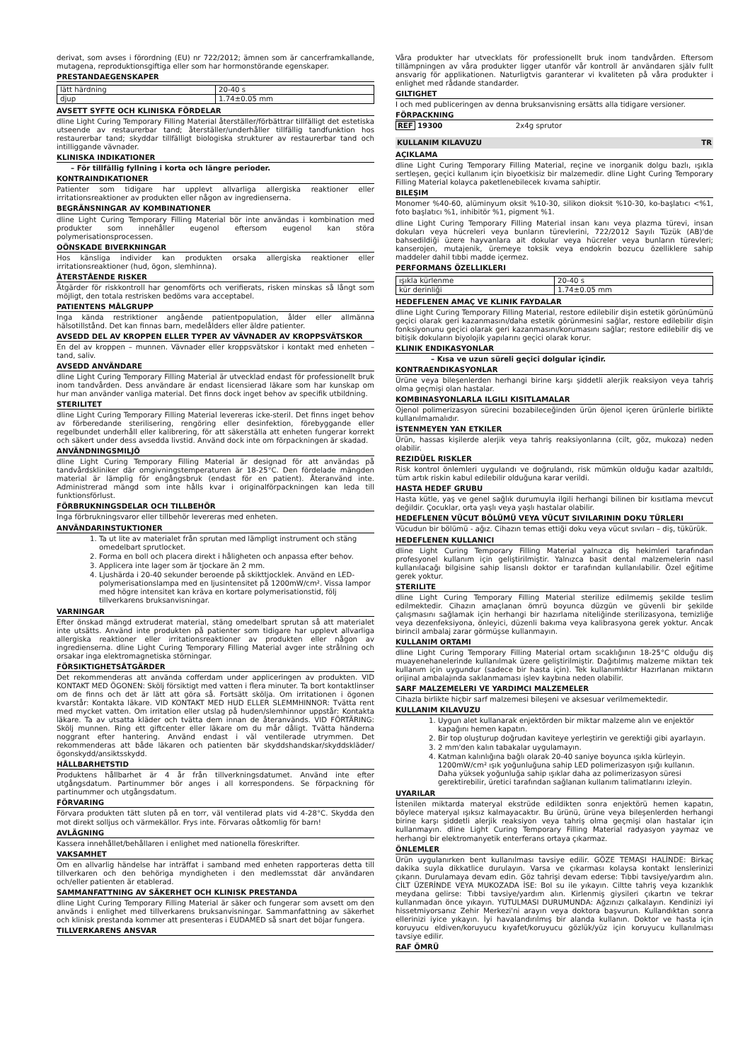derivat, som avses i förordning (EU) nr 722/2012; ämnen som är cancerframkallande, mutagena, reproduktionsgiftiga eller som har hormonstörande egenskaper.
PRESTANDAEGENSKAPER
| lätt härdning | 20-40 s |
| djup | 1.74±0.05 mm |
AVSETT SYFTE OCH KLINISKA FÖRDELAR
dline Light Curing Temporary Filling Material återställer/förbättrar tillfälligt det estetiska utseende av restaurerbar tand; återställer/underhåller tillfällig tandfunktion hos restaurerbar tand; skyddar tillfälligt biologiska strukturer av restaurerbar tand och intilliggande vävnader.
KLINISKA INDIKATIONER
– För tillfällig fyllning i korta och längre perioder.
KONTRAINDIKATIONER
Patienter som tidigare har upplevt allvarliga allergiska reaktioner eller irritationsreaktioner av produkten eller någon av ingredienserna.
BEGRÄNSNINGAR AV KOMBINATIONER
dline Light Curing Temporary Filling Material bör inte användas i kombination med produkter som innehåller eugenol eftersom eugenol kan störa polymerisationsprocessen.
OÖNSKADE BIVERKNINGAR
Hos känsliga individer kan produkten orsaka allergiska reaktioner eller irritationsreaktioner (hud, ögon, slemhinna).
ÅTERSTÅENDE RISKER
Åtgärder för riskkontroll har genomförts och verifierats, risken minskas så långt som möjligt, den totala restrisken bedöms vara acceptabel.
PATIENTENS MÅLGRUPP
Inga kända restriktioner angående patientpopulation, ålder eller allmänna hälsotillstånd. Det kan finnas barn, medelålders eller äldre patienter.
AVSEDD DEL AV KROPPEN ELLER TYPER AV VÄVNADER AV KROPPSVÄTSKOR
En del av kroppen – munnen. Vävnader eller kroppsvätskor i kontakt med enheten – tand, saliv.
AVSEDD ANVÄNDARE
dline Light Curing Temporary Filling Material är utvecklad endast för professionellt bruk inom tandvården. Dess användare är endast licensierad läkare som har kunskap om hur man använder vanliga material. Det finns dock inget behov av specifik utbildning.
STERILITET
dline Light Curing Temporary Filling Material levereras icke-steril. Det finns inget behov av förberedande sterilisering, rengöring eller desinfektion, förebyggande eller regelbundet underhåll eller kalibrering, för att säkerställa att enheten fungerar korrekt och säkert under dess avsedda livstid. Använd dock inte om förpackningen är skadad.
ANVÄNDNINGSMILJÖ
dline Light Curing Temporary Filling Material är designad för att användas på tandvårdskliniker där omgivningstemperaturen är 18-25°C. Den fördelade mängden material är lämplig för engångsbruk (endast för en patient). Återanvänd inte. Administrerad mängd som inte hålls kvar i originalförpackningen kan leda till funktionsförlust.
FÖRBRUKNINGSDELAR OCH TILLBEHÖR
Inga förbrukningsvaror eller tillbehör levereras med enheten.
ANVÄNDARINSTUKTIONER
1. Ta ut lite av materialet från sprutan med lämpligt instrument och stäng omedelbart sprutlocket.
2. Forma en boll och placera direkt i håligheten och anpassa efter behov.
3. Applicera inte lager som är tjockare än 2 mm.
4. Ljushärda i 20-40 sekunder beroende på skikttjocklek. Använd en LED-polymerisationslampa med en ljusintensitet på 1200mW/cm². Vissa lampor med högre intensitet kan kräva en kortare polymerisationstid, följ tillverkarens bruksanvisningar.
VARNINGAR
Efter önskad mängd extruderat material, stäng omedelbart sprutan så att materialet inte utsätts. Använd inte produkten på patienter som tidigare har upplevt allvarliga allergiska reaktioner eller irritationsreaktioner av produkten eller någon av ingredienserna. dline Light Curing Temporary Filling Material avger inte strålning och orsakar inga elektromagnetiska störningar.
FÖRSIKTIGHETSÅTGÄRDER
Det rekommenderas att använda cofferdam under appliceringen av produkten. VID KONTAKT MED ÖGONEN: Skölj försiktigt med vatten i flera minuter. Ta bort kontaktlinser om de finns och det är lätt att göra så. Fortsätt skölja. Om irritationen i ögonen kvarstår: Kontakta läkare. VID KONTAKT MED HUD ELLER SLEMMHINNOR: Tvätta rent med mycket vatten. Om irritation eller utslag på huden/slemhinnor uppstår: Kontakta läkare. Ta av utsatta kläder och tvätta dem innan de återanvänds. VID FÖRTÄRING: Skölj munnen. Ring ett giftcenter eller läkare om du mår dåligt. Tvätta händerna noggrant efter hantering. Använd endast i väl ventilerade utrymmen. Det rekommenderas att både läkaren och patienten bär skyddshandskar/skyddskläder/ögonskydd/ansiktsskydd.
HÅLLBARHETSTID
Produktens hållbarhet är 4 år från tillverkningsdatumet. Använd inte efter utgångsdatum. Partinummer bör anges i all korrespondens. Se förpackning för partinummer och utgångsdatum.
FÖRVARING
Förvara produkten tätt sluten på en torr, väl ventilerad plats vid 4-28°C. Skydda den mot direkt solljus och värmekällor. Frys inte. Förvaras oåtkomlig för barn!
AVLÄGNING
Kassera innehållet/behållaren i enlighet med nationella föreskrifter.
VAKSAMHET
Om en allvarlig händelse har inträffat i samband med enheten rapporteras detta till tillverkaren och den behöriga myndigheten i den medlemsstat där användaren och/eller patienten är etablerad.
SAMMANFATTNING AV SÄKERHET OCH KLINISK PRESTANDA
dline Light Curing Temporary Filling Material är säker och fungerar som avsett om den används i enlighet med tillverkarens bruksanvisningar. Sammanfattning av säkerhet och klinisk prestanda kommer att presenteras i EUDAMED så snart det böjar fungera.
TILLVERKARENS ANSVAR
Våra produkter har utvecklats för professionellt bruk inom tandvården. Eftersom tillämpningen av våra produkter ligger utanför vår kontroll är användaren själv fullt ansvarig för applikationen. Naturligtvis garanterar vi kvaliteten på våra produkter i enlighet med rådande standarder.
GILTIGHET
I och med publiceringen av denna bruksanvisning ersätts alla tidigare versioner.
FÖRPACKNING
REF 19300 2x4g sprutor
KULLANIM KILAVUZU TR
AÇIKLAMA
dline Light Curing Temporary Filling Material, reçine ve inorganik dolgu bazlı, ışıkla sertleşen, geçici kullanım için biyoetkisiz bir malzemedir. dline Light Curing Temporary Filling Material kolayca paketlenebilecek kıvama sahiptir.
BILEŞIM
Monomer %40-60, alüminyum oksit %10-30, silikon dioksit %10-30, ko-başlatıcı <%1, foto başlatıcı %1, inhibitör %1, pigment %1.
dline Light Curing Temporary Filling Material insan kanı veya plazma türevi, insan dokuları veya hücreleri veya bunların türevlerini, 722/2012 Sayılı Tüzük (AB)'de bahsedildiği üzere hayvanlara ait dokular veya hücreler veya bunların türevleri; kanserojen, mutajenik, üremeye toksik veya endokrin bozucu özelliklere sahip maddeler dahil tıbbi madde içermez.
PERFORMANS ÖZELLIKLERI
| ışıkla kürlenme | 20-40 s |
| kür derinliği | 1.74±0.05 mm |
HEDEFLENEN AMAÇ VE KLINIK FAYDALAR
dline Light Curing Temporary Filling Material, restore edilebilir dişin estetik görünümünü geçici olarak geri kazanmasını/daha estetik görünmesini sağlar, restore edilebilir dişin fonksiyonunu geçici olarak geri kazanmasını/korumasını sağlar; restore edilebilir diş ve bitişik dokuların biyolojik yapılarını geçici olarak korur.
KLINIK ENDIKASYONLAR
– Kısa ve uzun süreli geçici dolgular içindir.
KONTRAENDIKASYONLAR
Ürüne veya bileşenlerden herhangi birine karşı şiddetli alerjik reaksiyon veya tahriş olma geçmişi olan hastalar.
KOMBINASYONLARLA ILGILI KISITLAMALAR
Öjenol polimerizasyon sürecini bozabileceğinden ürün öjenol içeren ürünlerle birlikte kullanılmamalıdır.
İSTENMEYEN YAN ETKILER
Ürün, hassas kişilerde alerjik veya tahriş reaksiyonlarına (cilt, göz, mukoza) neden olabilir.
REZIDÜEL RISKLER
Risk kontrol önlemleri uygulandı ve doğrulandı, risk mümkün olduğu kadar azaltıldı, tüm artık riskin kabul edilebilir olduğuna karar verildi.
HASTA HEDEF GRUBU
Hasta kütle, yaş ve genel sağlık durumuyla ilgili herhangi bilinen bir kısıtlama mevcut değildir. Çocuklar, orta yaşlı veya yaşlı hastalar olabilir.
HEDEFLENEN VÜCUT BÖLÜMÜ VEYA VÜCUT SIVILARININ DOKU TÜRLERI
Vücudun bir bölümü - ağız. Cihazın temas ettiği doku veya vücut sıvıları – diş, tükürük.
HEDEFLENEN KULLANICI
dline Light Curing Temporary Filling Material yalnızca diş hekimleri tarafından profesyonel kullanım için geliştirilmiştir. Yalnızca basit dental malzemelerin nasıl kullanılacağı bilgisine sahip lisanslı doktor er tarafından kullanılabilir. Özel eğitime gerek yoktur.
STERILITE
dline Light Curing Temporary Filling Material sterilize edilmemiş şekilde teslim edilmektedir. Cihazın amaçlanan ömrü boyunca düzgün ve güvenli bir şekilde çalışmasını sağlamak için herhangi bir hazırlama niteliğinde sterilizasyona, temizliğe veya dezenfeksiyona, önleyici, düzenli bakıma veya kalibrasyona gerek yoktur. Ancak birincil ambalaj zarar görmüşse kullanmayın.
KULLANIM ORTAMI
dline Light Curing Temporary Filling Material ortam sıcaklığının 18-25°C olduğu diş muayenehanelerinde kullanılmak üzere geliştirilmiştir. Dağıtılmış malzeme miktarı tek kullanım için uygundur (sadece bir hasta için). Tek kullanımlıktır Hazırlanan miktarın orijinal ambalajında saklanmaması işlev kaybına neden olabilir.
SARF MALZEMELERI VE YARDIMCI MALZEMELER
Cihazla birlikte hiçbir sarf malzemesi bileşeni ve aksesuar verilmemektedir.
KULLANIM KILAVUZU
1. Uygun alet kullanarak enjektörden bir miktar malzeme alın ve enjektör kapağını hemen kapatın.
2. Bir top oluşturup doğrudan kaviteye yerleştirin ve gerektiği gibi ayarlayın.
3. 2 mm'den kalın tabakalar uygulamayın.
4. Katman kalınlığına bağlı olarak 20-40 saniye boyunca ışıkla kürleyin. 1200mW/cm² ışık yoğunluğuna sahip LED polimerizasyon ışığı kullanın. Daha yüksek yoğunluğa sahip ışıklar daha az polimerizasyon süresi gerektirebilir, üretici tarafından sağlanan kullanım talimatlarını izleyin.
UYARILAR
İstenilen miktarda materyal ekstrüde edildikten sonra enjektörü hemen kapatın, böylece materyal ışıksız kalmayacaktır. Bu ürünü, ürüne veya bileşenlerden herhangi birine karşı şiddetli alerjik reaksiyon veya tahriş olma geçmişi olan hastalar için kullanmayın. dline Light Curing Temporary Filling Material radyasyon yaymaz ve herhangi bir elektromanyetik enterferans ortaya çıkarmaz.
ÖNLEMLER
Ürün uygulanırken bent kullanılması tavsiye edilir. GÖZE TEMASI HALİNDE: Birkaç dakika suyla dikkatlice durulayın. Varsa ve çıkarması kolaysa kontakt lenslerinizi çıkarın. Durulamaya devam edin. Göz tahrişi devam ederse: Tıbbi tavsiye/yardım alın. CİLT ÜZERİNDE VEYA MUKOZADA İSE: Bol su ile yıkayın. Ciltte tahriş veya kızarıklık meydana gelirse: Tıbbi tavsiye/yardım alın. Kirlenmiş giysileri çıkartın ve tekrar kullanmadan önce yıkayın. YUTULMASI DURUMUNDA: Ağzınızı çalkalayın. Kendinizi iyi hissetmiyorsanız Zehir Merkezi'ni arayın veya doktora başvurun. Kullandıktan sonra ellerinizi iyice yıkayın. İyi havalandırılmış bir alanda kullanın. Doktor ve hasta için koruyucu eldiven/koruyucu kıyafet/koruyucu gözlük/yüz için koruyucu kullanılması tavsiye edilir.
RAF ÖMRÜ